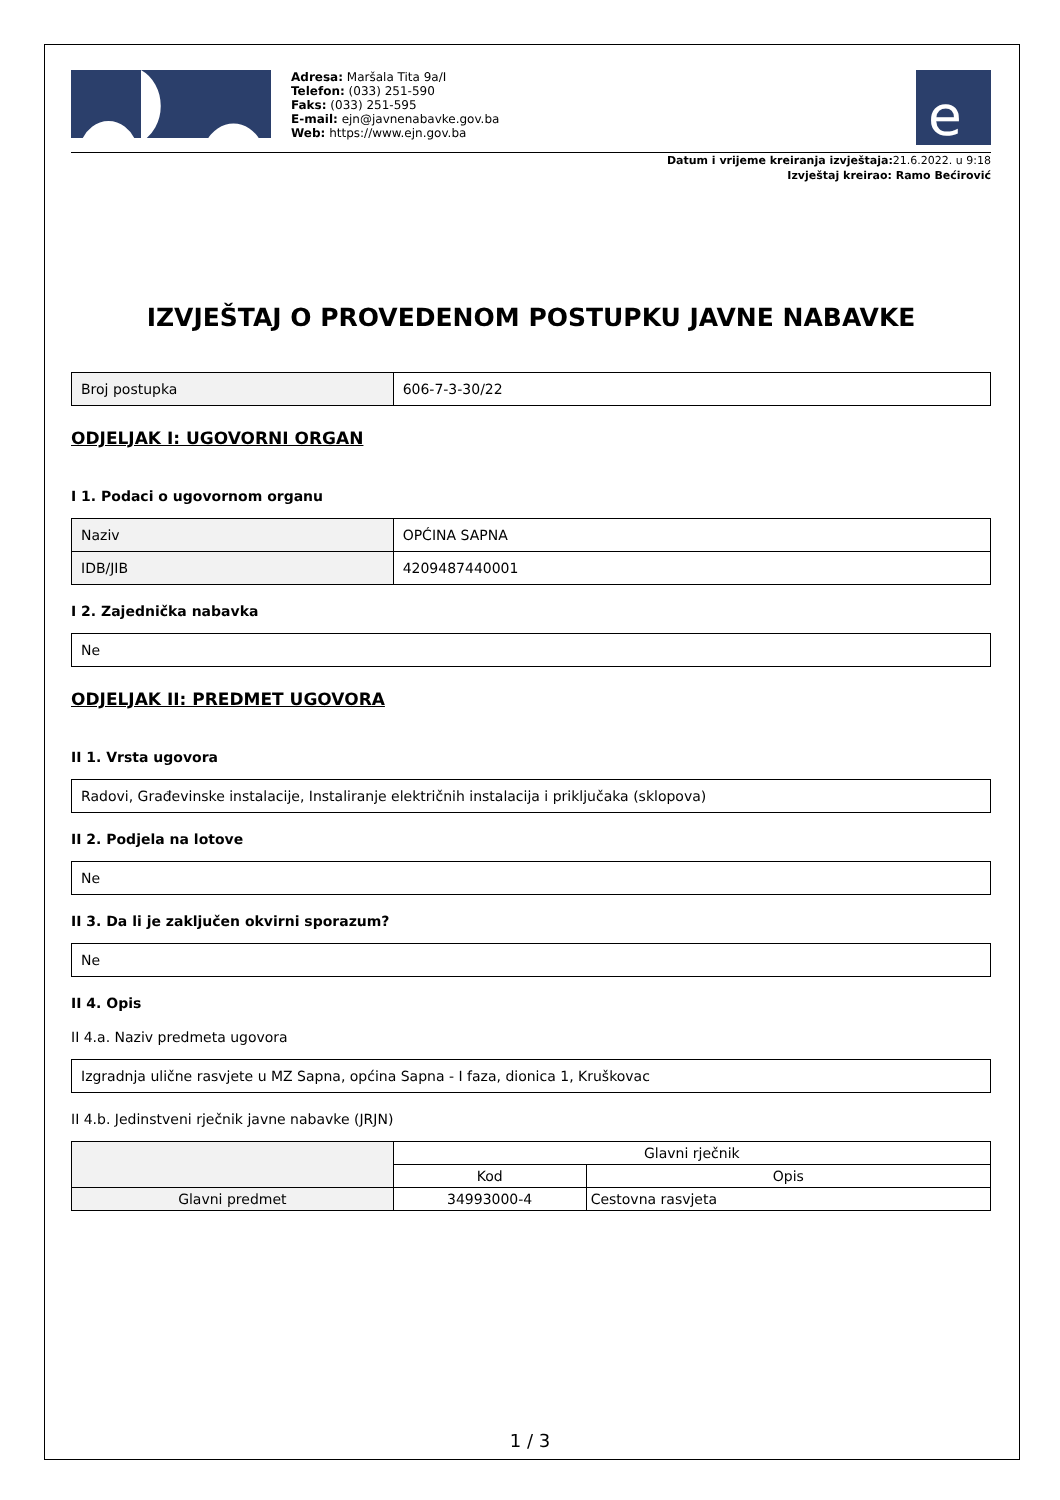Adresa: Maršala Tita 9a/I
Telefon: (033) 251-590
Faks: (033) 251-595
E-mail: ejn@javnenabavke.gov.ba
Web: https://www.ejn.gov.ba
e
Datum i vrijeme kreiranja izvještaja: 21.6.2022. u 9:18
Izvještaj kreirao: Ramo Bećirović
IZVJEŠTAJ O PROVEDENOM POSTUPKU JAVNE NABAVKE
| Broj postupka | 606-7-3-30/22 |
ODJELJAK I: UGOVORNI ORGAN
I 1. Podaci o ugovornom organu
| Naziv | OPĆINA SAPNA |
| IDB/JIB | 4209487440001 |
I 2. Zajednička nabavka
| Ne |
ODJELJAK II: PREDMET UGOVORA
II 1. Vrsta ugovora
| Radovi, Građevinske instalacije, Instaliranje električnih instalacija i priključaka (sklopova) |
II 2. Podjela na lotove
| Ne |
II 3. Da li je zaključen okvirni sporazum?
| Ne |
II 4. Opis
II 4.a. Naziv predmeta ugovora
| Izgradnja ulične rasvjete u MZ Sapna, općina Sapna - I faza, dionica 1, Kruškovac |
II 4.b. Jedinstveni rječnik javne nabavke (JRJN)
| | Glavni rječnik | |
| --- | --- | --- |
| | Kod | Opis |
| Glavni predmet | 34993000-4 | Cestovna rasvjeta |
1 / 3